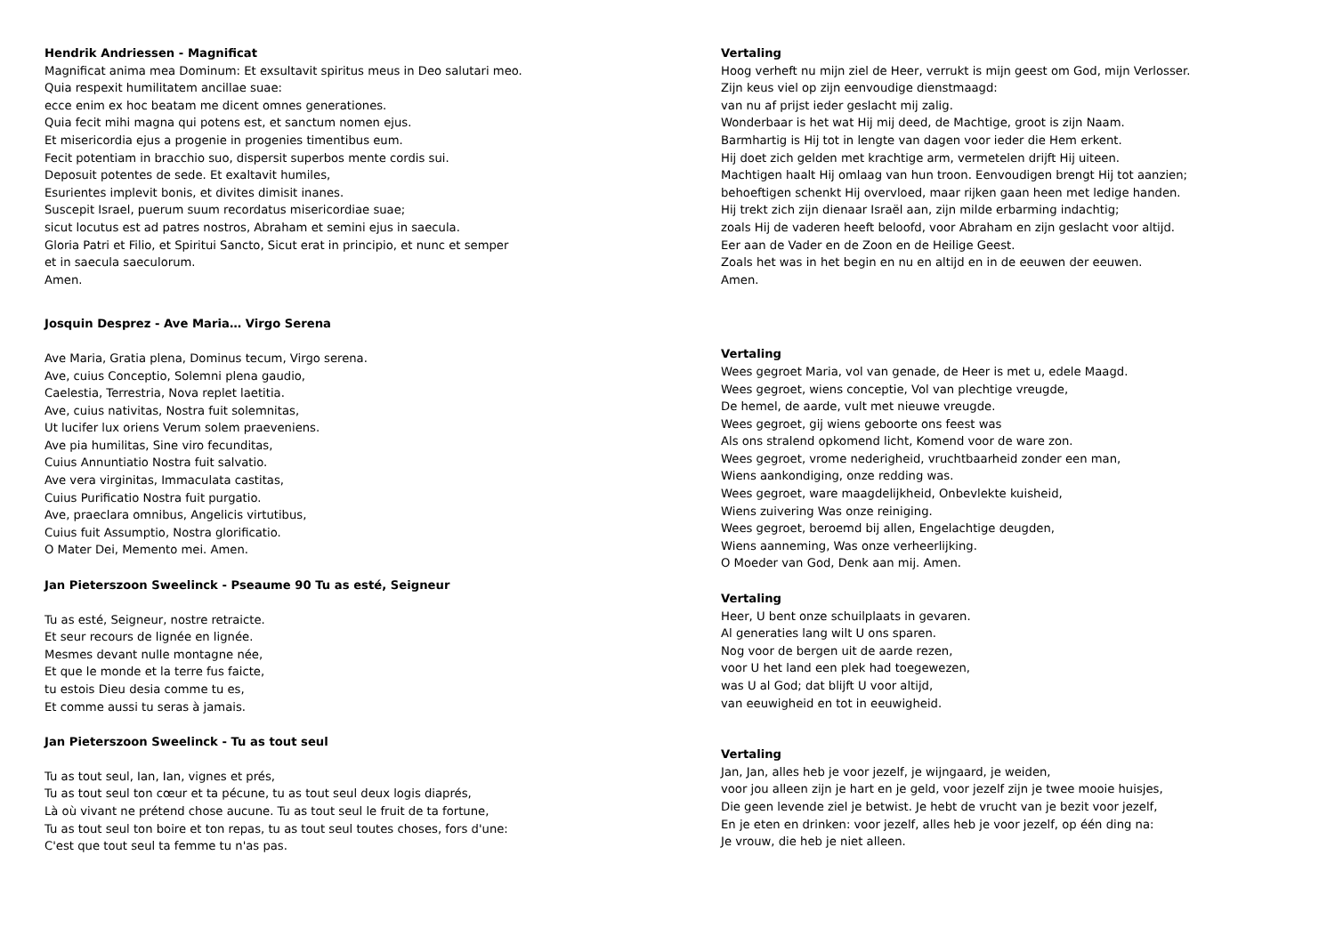Hendrik Andriessen - Magnificat
Magnificat anima mea Dominum: Et exsultavit spiritus meus in Deo salutari meo.
Quia respexit humilitatem ancillae suae:
ecce enim ex hoc beatam me dicent omnes generationes.
Quia fecit mihi magna qui potens est, et sanctum nomen ejus.
Et misericordia ejus a progenie in progenies timentibus eum.
Fecit potentiam in bracchio suo, dispersit superbos mente cordis sui.
Deposuit potentes de sede. Et exaltavit humiles,
Esurientes implevit bonis, et divites dimisit inanes.
Suscepit Israel, puerum suum recordatus misericordiae suae;
sicut locutus est ad patres nostros, Abraham et semini ejus in saecula.
Gloria Patri et Filio, et Spiritui Sancto, Sicut erat in principio, et nunc et semper
et in saecula saeculorum.
Amen.
Josquin Desprez - Ave Maria… Virgo Serena
Ave Maria, Gratia plena, Dominus tecum, Virgo serena.
Ave, cuius Conceptio, Solemni plena gaudio,
Caelestia, Terrestria, Nova replet laetitia.
Ave, cuius nativitas, Nostra fuit solemnitas,
Ut lucifer lux oriens Verum solem praeveniens.
Ave pia humilitas, Sine viro fecunditas,
Cuius Annuntiatio Nostra fuit salvatio.
Ave vera virginitas, Immaculata castitas,
Cuius Purificatio Nostra fuit purgatio.
Ave, praeclara omnibus, Angelicis virtutibus,
Cuius fuit Assumptio, Nostra glorificatio.
O Mater Dei, Memento mei. Amen.
Jan Pieterszoon Sweelinck - Pseaume 90 Tu as esté, Seigneur
Tu as esté, Seigneur, nostre retraicte.
Et seur recours de lignée en lignée.
Mesmes devant nulle montagne née,
Et que le monde et la terre fus faicte,
tu estois Dieu desia comme tu es,
Et comme aussi tu seras à jamais.
Jan Pieterszoon Sweelinck - Tu as tout seul
Tu as tout seul, Ian, Ian, vignes et prés,
Tu as tout seul ton cœur et ta pécune, tu as tout seul deux logis diaprés,
Là où vivant ne prétend chose aucune. Tu as tout seul le fruit de ta fortune,
Tu as tout seul ton boire et ton repas, tu as tout seul toutes choses, fors d'une:
C'est que tout seul ta femme tu n'as pas.
Vertaling
Hoog verheft nu mijn ziel de Heer, verrukt is mijn geest om God, mijn Verlosser.
Zijn keus viel op zijn eenvoudige dienstmaagd:
van nu af prijst ieder geslacht mij zalig.
Wonderbaar is het wat Hij mij deed, de Machtige, groot is zijn Naam.
Barmhartig is Hij tot in lengte van dagen voor ieder die Hem erkent.
Hij doet zich gelden met krachtige arm, vermetelen drijft Hij uiteen.
Machtigen haalt Hij omlaag van hun troon. Eenvoudigen brengt Hij tot aanzien;
behoeftigen schenkt Hij overvloed, maar rijken gaan heen met ledige handen.
Hij trekt zich zijn dienaar Israël aan, zijn milde erbarming indachtig;
zoals Hij de vaderen heeft beloofd, voor Abraham en zijn geslacht voor altijd.
Eer aan de Vader en de Zoon en de Heilige Geest.
Zoals het was in het begin en nu en altijd en in de eeuwen der eeuwen.
Amen.
Vertaling
Wees gegroet Maria, vol van genade, de Heer is met u, edele Maagd.
Wees gegroet, wiens conceptie, Vol van plechtige vreugde,
De hemel, de aarde, vult met nieuwe vreugde.
Wees gegroet, gij wiens geboorte ons feest was
Als ons stralend opkomend licht, Komend voor de ware zon.
Wees gegroet, vrome nederigheid, vruchtbaarheid zonder een man,
Wiens aankondiging, onze redding was.
Wees gegroet, ware maagdelijkheid, Onbevlekte kuisheid,
Wiens zuivering Was onze reiniging.
Wees gegroet, beroemd bij allen, Engelachtige deugden,
Wiens aanneming, Was onze verheerlijking.
O Moeder van God, Denk aan mij. Amen.
Vertaling
Heer, U bent onze schuilplaats in gevaren.
Al generaties lang wilt U ons sparen.
Nog voor de bergen uit de aarde rezen,
voor U het land een plek had toegewezen,
was U al God; dat blijft U voor altijd,
van eeuwigheid en tot in eeuwigheid.
Vertaling
Jan, Jan, alles heb je voor jezelf, je wijngaard, je weiden,
voor jou alleen zijn je hart en je geld, voor jezelf zijn je twee mooie huisjes,
Die geen levende ziel je betwist. Je hebt de vrucht van je bezit voor jezelf,
En je eten en drinken: voor jezelf, alles heb je voor jezelf, op één ding na:
Je vrouw, die heb je niet alleen.